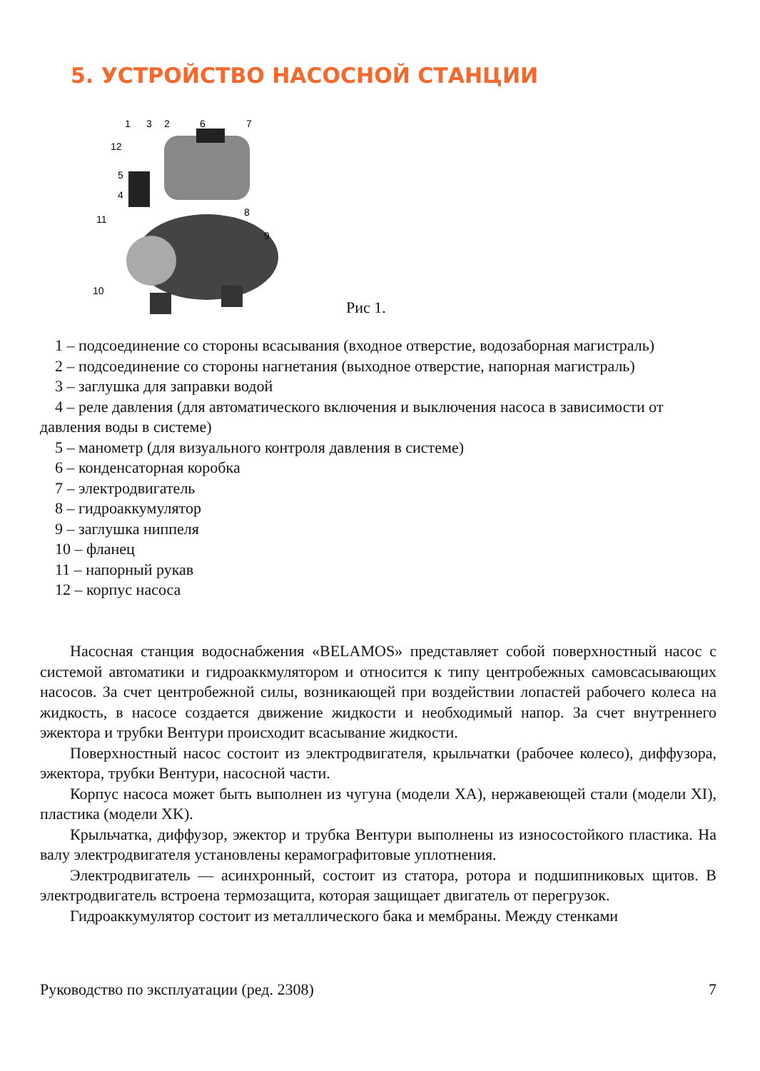5. УСТРОЙСТВО НАСОСНОЙ СТАНЦИИ
1
3
2
6
7
12
5
4
11
8
9
10
Рис 1.
1 – подсоединение со стороны всасывания (входное отверстие, водозаборная магистраль)
2 – подсоединение со стороны нагнетания (выходное отверстие, напорная магистраль)
3 – заглушка для заправки водой
4 – реле давления (для автоматического включения и выключения насоса в зависимости от давления воды в системе)
5 – манометр (для визуального контроля давления в системе)
6 – конденсаторная коробка
7 – электродвигатель
8 – гидроаккумулятор
9 – заглушка ниппеля
10 – фланец
11 – напорный рукав
12 – корпус насоса
Насосная станция водоснабжения «BELAMOS» представляет собой поверхностный насос с системой автоматики и гидроаккмулятором и относится к типу центробежных самовсасывающих насосов. За счет центробежной силы, возникающей при воздействии лопастей рабочего колеса на жидкость, в насосе создается движение жидкости и необходимый напор. За счет внутреннего эжектора и трубки Вентури происходит всасывание жидкости.
Поверхностный насос состоит из электродвигателя, крыльчатки (рабочее колесо), диффузора, эжектора, трубки Вентури, насосной части.
Корпус насоса может быть выполнен из чугуна (модели XA), нержавеющей стали (модели XI), пластика (модели XK).
Крыльчатка, диффузор, эжектор и трубка Вентури выполнены из износостойкого пластика. На валу электродвигателя установлены керамографитовые уплотнения.
Электродвигатель — асинхронный, состоит из статора, ротора и подшипниковых щитов. В электродвигатель встроена термозащита, которая защищает двигатель от перегрузок.
Гидроаккумулятор состоит из металлического бака и мембраны. Между стенками
Руководство по эксплуатации (ред. 2308) 7